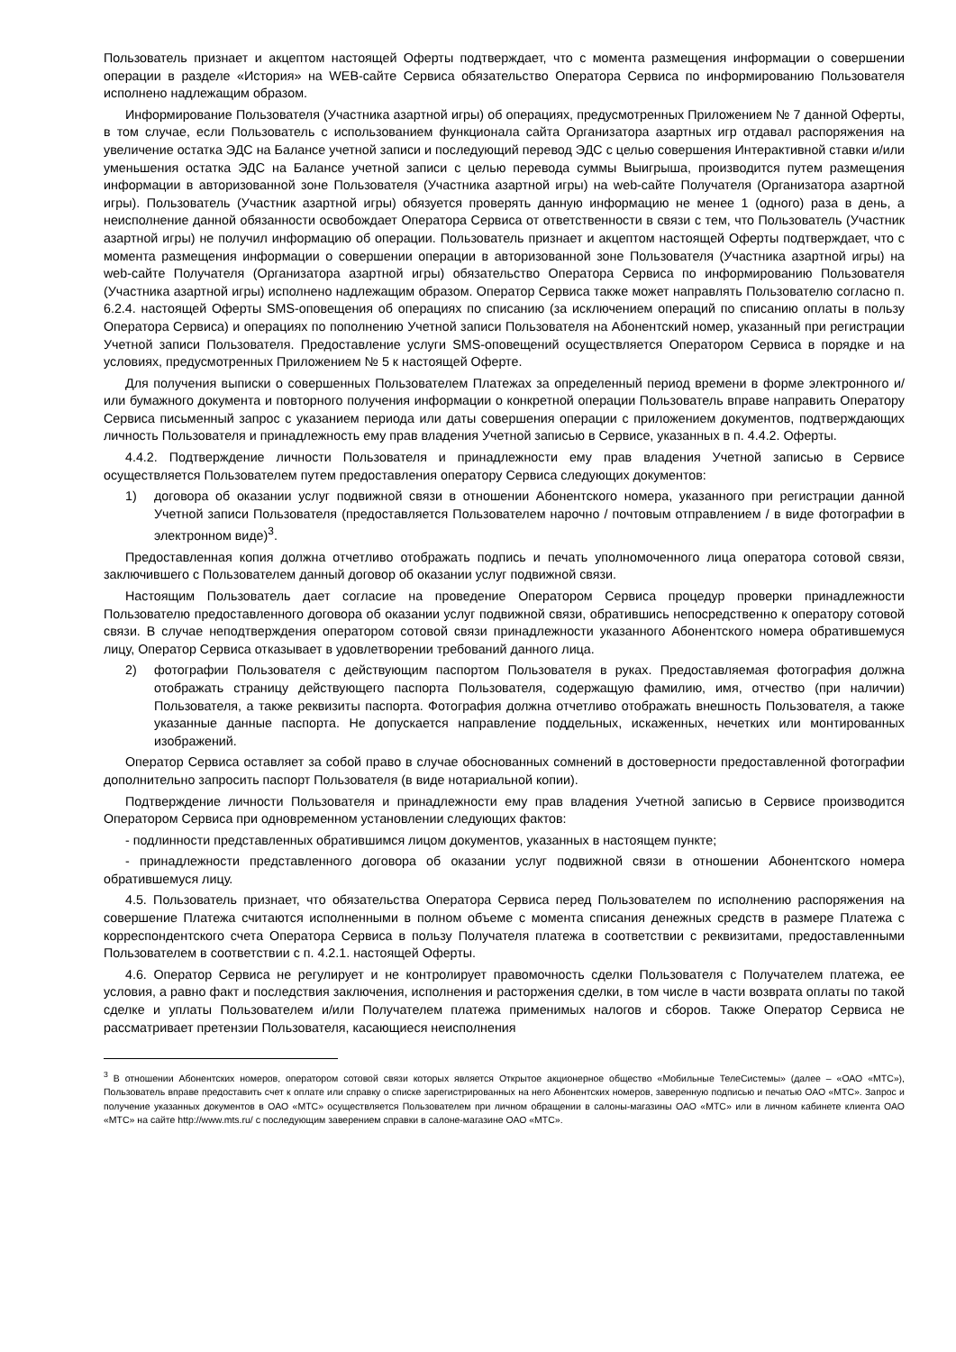Пользователь признает и акцептом настоящей Оферты подтверждает, что с момента размещения информации о совершении операции в разделе «История» на WEB-сайте Сервиса обязательство Оператора Сервиса по информированию Пользователя исполнено надлежащим образом.
Информирование Пользователя (Участника азартной игры) об операциях, предусмотренных Приложением № 7 данной Оферты, в том случае, если Пользователь с использованием функционала сайта Организатора азартных игр отдавал распоряжения на увеличение остатка ЭДС на Балансе учетной записи и последующий перевод ЭДС с целью совершения Интерактивной ставки и/или уменьшения остатка ЭДС на Балансе учетной записи с целью перевода суммы Выигрыша, производится путем размещения информации в авторизованной зоне Пользователя (Участника азартной игры) на web-сайте Получателя (Организатора азартной игры). Пользователь (Участник азартной игры) обязуется проверять данную информацию не менее 1 (одного) раза в день, а неисполнение данной обязанности освобождает Оператора Сервиса от ответственности в связи с тем, что Пользователь (Участник азартной игры) не получил информацию об операции. Пользователь признает и акцептом настоящей Оферты подтверждает, что с момента размещения информации о совершении операции в авторизованной зоне Пользователя (Участника азартной игры) на web-сайте Получателя (Организатора азартной игры) обязательство Оператора Сервиса по информированию Пользователя (Участника азартной игры) исполнено надлежащим образом. Оператор Сервиса также может направлять Пользователю согласно п. 6.2.4. настоящей Оферты SMS-оповещения об операциях по списанию (за исключением операций по списанию оплаты в пользу Оператора Сервиса) и операциях по пополнению Учетной записи Пользователя на Абонентский номер, указанный при регистрации Учетной записи Пользователя. Предоставление услуги SMS-оповещений осуществляется Оператором Сервиса в порядке и на условиях, предусмотренных Приложением № 5 к настоящей Оферте.
Для получения выписки о совершенных Пользователем Платежах за определенный период времени в форме электронного и/или бумажного документа и повторного получения информации о конкретной операции Пользователь вправе направить Оператору Сервиса письменный запрос с указанием периода или даты совершения операции с приложением документов, подтверждающих личность Пользователя и принадлежность ему прав владения Учетной записью в Сервисе, указанных в п. 4.4.2. Оферты.
4.4.2. Подтверждение личности Пользователя и принадлежности ему прав владения Учетной записью в Сервисе осуществляется Пользователем путем предоставления оператору Сервиса следующих документов:
1) договора об оказании услуг подвижной связи в отношении Абонентского номера, указанного при регистрации данной Учетной записи Пользователя (предоставляется Пользователем нарочно / почтовым отправлением / в виде фотографии в электронном виде)<sup>3</sup>.
Предоставленная копия должна отчетливо отображать подпись и печать уполномоченного лица оператора сотовой связи, заключившего с Пользователем данный договор об оказании услуг подвижной связи.
Настоящим Пользователь дает согласие на проведение Оператором Сервиса процедур проверки принадлежности Пользователю предоставленного договора об оказании услуг подвижной связи, обратившись непосредственно к оператору сотовой связи. В случае неподтверждения оператором сотовой связи принадлежности указанного Абонентского номера обратившемуся лицу, Оператор Сервиса отказывает в удовлетворении требований данного лица.
2) фотографии Пользователя с действующим паспортом Пользователя в руках. Предоставляемая фотография должна отображать страницу действующего паспорта Пользователя, содержащую фамилию, имя, отчество (при наличии) Пользователя, а также реквизиты паспорта. Фотография должна отчетливо отображать внешность Пользователя, а также указанные данные паспорта. Не допускается направление поддельных, искаженных, нечетких или монтированных изображений.
Оператор Сервиса оставляет за собой право в случае обоснованных сомнений в достоверности предоставленной фотографии дополнительно запросить паспорт Пользователя (в виде нотариальной копии).
Подтверждение личности Пользователя и принадлежности ему прав владения Учетной записью в Сервисе производится Оператором Сервиса при одновременном установлении следующих фактов:
- подлинности представленных обратившимся лицом документов, указанных в настоящем пункте;
- принадлежности представленного договора об оказании услуг подвижной связи в отношении Абонентского номера обратившемуся лицу.
4.5. Пользователь признает, что обязательства Оператора Сервиса перед Пользователем по исполнению распоряжения на совершение Платежа считаются исполненными в полном объеме с момента списания денежных средств в размере Платежа с корреспондентского счета Оператора Сервиса в пользу Получателя платежа в соответствии с реквизитами, предоставленными Пользователем в соответствии с п. 4.2.1. настоящей Оферты.
4.6. Оператор Сервиса не регулирует и не контролирует правомочность сделки Пользователя с Получателем платежа, ее условия, а равно факт и последствия заключения, исполнения и расторжения сделки, в том числе в части возврата оплаты по такой сделке и уплаты Пользователем и/или Получателем платежа применимых налогов и сборов. Также Оператор Сервиса не рассматривает претензии Пользователя, касающиеся неисполнения
<sup>3</sup> В отношении Абонентских номеров, оператором сотовой связи которых является Открытое акционерное общество «Мобильные ТелеСистемы» (далее – «ОАО «МТС»), Пользователь вправе предоставить счет к оплате или справку о списке зарегистрированных на него Абонентских номеров, заверенную подписью и печатью ОАО «МТС». Запрос и получение указанных документов в ОАО «МТС» осуществляется Пользователем при личном обращении в салоны-магазины ОАО «МТС» или в личном кабинете клиента ОАО «МТС» на сайте http://www.mts.ru/ с последующим заверением справки в салоне-магазине ОАО «МТС».